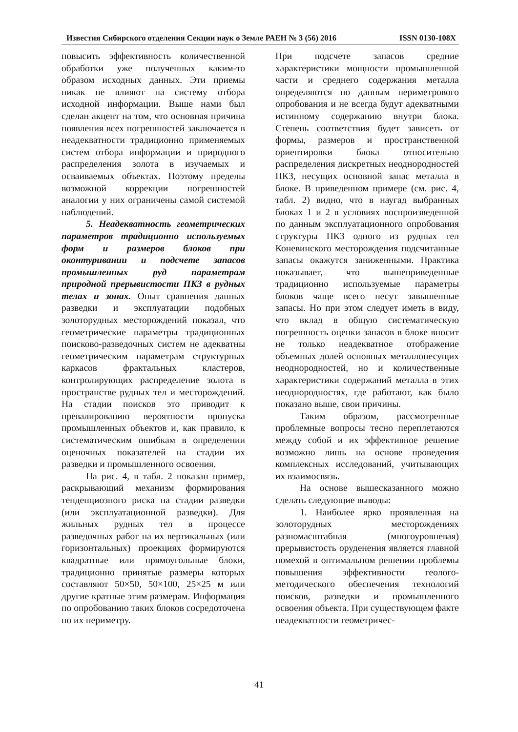Известия Сибирского отделения Секции наук о Земле РАЕН № 3 (56) 2016 ISSN 0130-108X
повысить эффективность количественной обработки уже полученных каким-то образом исходных данных. Эти приемы никак не влияют на систему отбора исходной информации. Выше нами был сделан акцент на том, что основная причина появления всех погрешностей заключается в неадекватности традиционно применяемых систем отбора информации и природного распределения золота в изучаемых и осваиваемых объектах. Поэтому пределы возможной коррекции погрешностей аналогии у них ограничены самой системой наблюдений.
5. Неадекватность геометрических параметров традиционно используемых форм и размеров блоков при оконтуривании и подсчете запасов промышленных руд параметрам природной прерывистости ПКЗ в рудных телах и зонах. Опыт сравнения данных разведки и эксплуатации подобных золоторудных месторождений показал, что геометрические параметры традиционных поисково-разведочных систем не адекватны геометрическим параметрам структурных каркасов фрактальных кластеров, контролирующих распределение золота в пространстве рудных тел и месторождений. На стадии поисков это приводит к превалированию вероятности пропуска промышленных объектов и, как правило, к систематическим ошибкам в определении оценочных показателей на стадии их разведки и промышленного освоения.
На рис. 4, в табл. 2 показан пример, раскрывающий механизм формирования тенденциозного риска на стадии разведки (или эксплуатационной разведки). Для жильных рудных тел в процессе разведочных работ на их вертикальных (или горизонтальных) проекциях формируются квадратные или прямоугольные блоки, традиционно принятые размеры которых составляют 50×50, 50×100, 25×25 м или другие кратные этим размерам. Информация по опробованию таких блоков сосредоточена по их периметру.
При подсчете запасов средние характеристики мощности промышленной части и среднего содержания металла определяются по данным периметрового опробования и не всегда будут адекватными истинному содержанию внутри блока. Степень соответствия будет зависеть от формы, размеров и пространственной ориентировки блока относительно распределения дискретных неоднородностей ПКЗ, несущих основной запас металла в блоке. В приведенном примере (см. рис. 4, табл. 2) видно, что в наугад выбранных блоках 1 и 2 в условиях воспроизведенной по данным эксплуатационного опробования структуры ПКЗ одного из рудных тел Коневинского месторождения подсчитанные запасы окажутся заниженными. Практика показывает, что вышеприведенные традиционно используемые параметры блоков чаще всего несут завышенные запасы. Но при этом следует иметь в виду, что вклад в общую систематическую погрешность оценки запасов в блоке вносит не только неадекватное отображение объемных долей основных металлонесущих неоднородностей, но и количественные характеристики содержаний металла в этих неоднородностях, где работают, как было показано выше, свои причины.
Таким образом, рассмотренные проблемные вопросы тесно переплетаются между собой и их эффективное решение возможно лишь на основе проведения комплексных исследований, учитывающих их взаимосвязь.
На основе вышесказанного можно сделать следующие выводы:
1. Наиболее ярко проявленная на золоторудных месторождениях разномасштабная (многоуровневая) прерывистость оруденения является главной помехой в оптимальном решении проблемы повышения эффективности геолого-методического обеспечения технологий поисков, разведки и промышленного освоения объекта. При существующем факте неадекватности геометричес-
41